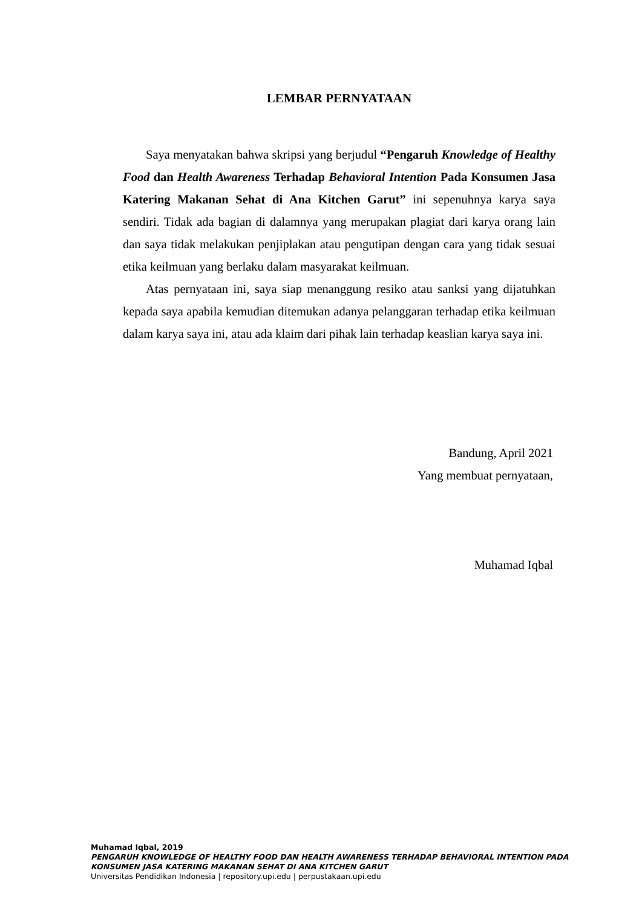LEMBAR PERNYATAAN
Saya menyatakan bahwa skripsi yang berjudul “Pengaruh Knowledge of Healthy Food dan Health Awareness Terhadap Behavioral Intention Pada Konsumen Jasa Katering Makanan Sehat di Ana Kitchen Garut” ini sepenuhnya karya saya sendiri. Tidak ada bagian di dalamnya yang merupakan plagiat dari karya orang lain dan saya tidak melakukan penjiplakan atau pengutipan dengan cara yang tidak sesuai etika keilmuan yang berlaku dalam masyarakat keilmuan.
Atas pernyataan ini, saya siap menanggung resiko atau sanksi yang dijatuhkan kepada saya apabila kemudian ditemukan adanya pelanggaran terhadap etika keilmuan dalam karya saya ini, atau ada klaim dari pihak lain terhadap keaslian karya saya ini.
Bandung, April 2021
Yang membuat pernyataan,
Muhamad Iqbal
Muhamad Iqbal, 2019
PENGARUH KNOWLEDGE OF HEALTHY FOOD DAN HEALTH AWARENESS TERHADAP BEHAVIORAL INTENTION PADA
KONSUMEN JASA KATERING MAKANAN SEHAT DI ANA KITCHEN GARUT
Universitas Pendidikan Indonesia | repository.upi.edu | perpustakaan.upi.edu